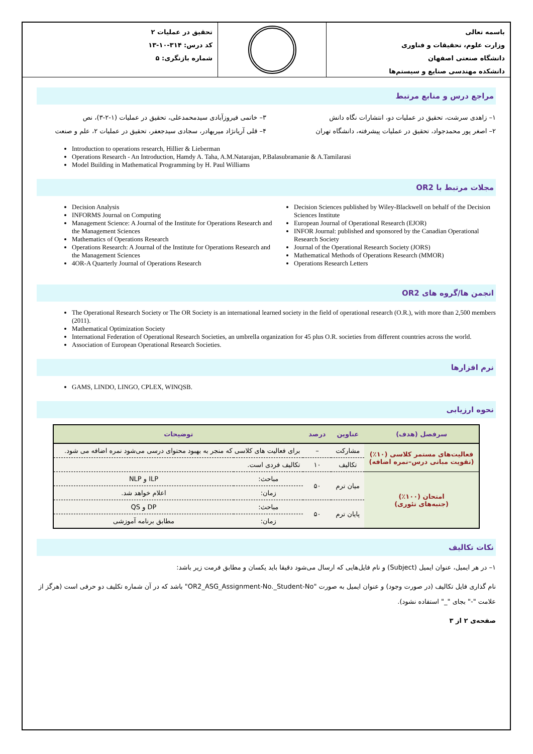باسمه تعالی
وزارت علوم، تحقیقات و فناوری
دانشگاه صنعتی اصفهان
دانشکده مهندسی صنایع و سیستم‌ها
تحقیق در عملیات ۲
کد درس: ۳۱۴-۱۰-۱۳
شماره بازنگری: ۵
مراجع درس و منابع مرتبط
۱– زاهدی سرشت، تحقیق در عملیات دو، انتشارات نگاه دانش
۲– اصغر پور محمدجواد، تحقیق در عملیات پیشرفته، دانشگاه تهران
۳– خاتمی فیروزآبادی سیدمحمدعلی، تحقیق در عملیات (۱-۲-۳)، نص
۴– قلی آریانژاد میربهادر، سجادی سیدجعفر، تحقیق در عملیات ۲، علم و صنعت
Introduction to operations research, Hillier & Lieberman
Operations Research - An Introduction, Hamdy A. Taha, A.M.Natarajan, P.Balasubramanie & A.Tamilarasi
Model Building in Mathematical Programming by H. Paul Williams
مجلات مرتبط با OR2
Decision Analysis
INFORMS Journal on Computing
Management Science: A Journal of the Institute for Operations Research and the Management Sciences
Mathematics of Operations Research
Operations Research: A Journal of the Institute for Operations Research and the Management Sciences
4OR-A Quarterly Journal of Operations Research
Decision Sciences published by Wiley-Blackwell on behalf of the Decision Sciences Institute
European Journal of Operational Research (EJOR)
INFOR Journal: published and sponsored by the Canadian Operational Research Society
Journal of the Operational Research Society (JORS)
Mathematical Methods of Operations Research (MMOR)
Operations Research Letters
انجمن ها/گروه های OR2
The Operational Research Society or The OR Society is an international learned society in the field of operational research (O.R.), with more than 2,500 members (2011).
Mathematical Optimization Society
International Federation of Operational Research Societies, an umbrella organization for 45 plus O.R. societies from different countries across the world.
Association of European Operational Research Societies.
نرم افزارها
GAMS, LINDO, LINGO, CPLEX, WINQSB.
نحوه ارزیابی
| سرفصل (هدف) | عناوین | درصد | توضیحات | |
| --- | --- | --- | --- | --- |
| فعالیت‌های مستمر کلاسی (۱۰٪) (تقویت مبانی درس–نمره اضافه) | مشارکت | – | برای فعالیت های کلاسی که منجر به بهبود محتوای درسی می‌شود نمره اضافه می شود. | |
| | تکالیف | ۱۰ | تکالیف فردی است. | |
| امتحان (۱۰۰٪) (جنبه‌های تئوری) | میان ترم | ۵۰ | مباحث: | ILP و NLP |
| | | | زمان: | اعلام خواهد شد. |
| | پایان ترم | ۵۰ | مباحث: | DP و QS |
| | | | زمان: | مطابق برنامه آموزشی |
نکات تکالیف
۱– در هر ایمیل، عنوان ایمیل (Subject) و نام فایل‌هایی که ارسال می‌شود دقیقا باید یکسان و مطابق فرمت زیر باشد:
نام گذاری فایل تکالیف (در صورت وجود) و عنوان ایمیل به صورت "OR2_ASG_Assignment-No._Student-No" باشد که در آن شماره تکلیف دو حرفی است (هرگز از علامت "-" بجای "_" استفاده نشود).
صفحه‌ی ۲ از ۳